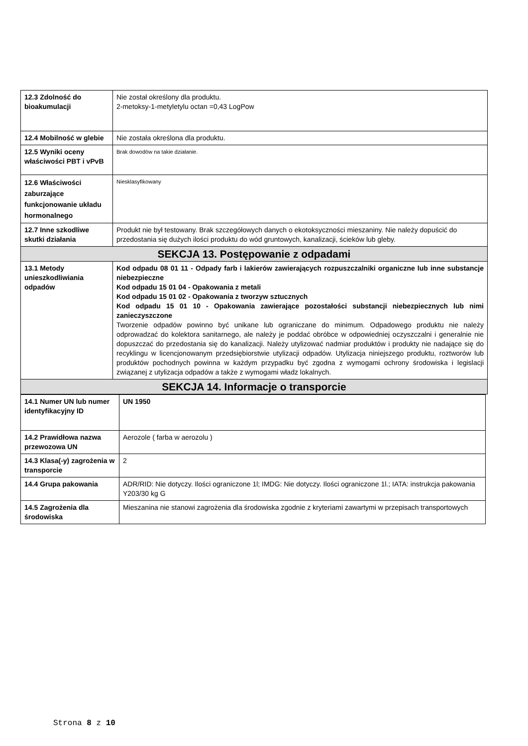| 12.3 Zdolność do bioakumulacji | Nie został określony dla produktu. 2-metoksy-1-metyletylu octan =0,43 LogPow |
| 12.4 Mobilność w glebie | Nie została określona dla produktu. |
| 12.5 Wyniki oceny właściwości PBT i vPvB | Brak dowodów na takie działanie. |
| 12.6 Właściwości zaburzające funkcjonowanie układu hormonalnego | Niesklasyfikowany |
| 12.7 Inne szkodliwe skutki działania | Produkt nie był testowany. Brak szczegółowych danych o ekotoksyczności mieszaniny. Nie należy dopuścić do przedostania się dużych ilości produktu do wód gruntowych, kanalizacji, ścieków lub gleby. |
| SEKCJA 13. Postępowanie z odpadami | |
| 13.1 Metody unieszkodliwiania odpadów | Kod odpadu 08 01 11 - Odpady farb i lakierów zawierających rozpuszczalniki organiczne lub inne substancje niebezpieczne Kod odpadu 15 01 04 - Opakowania z metali Kod odpadu 15 01 02 - Opakowania z tworzyw sztucznych Kod odpadu 15 01 10 - Opakowania zawierające pozostałości substancji niebezpiecznych lub nimi zanieczyszczone Tworzenie odpadów powinno być unikane lub ograniczane do minimum. Odpadowego produktu nie należy odprowadzać do kolektora sanitarnego, ale należy je poddać obróbce w odpowiedniej oczyszczalni i generalnie nie dopuszczać do przedostania się do kanalizacji. Należy utylizować nadmiar produktów i produkty nie nadające się do recyklingu w licencjonowanym przedsiębiorstwie utylizacji odpadów. Utylizacja niniejszego produktu, roztworów lub produktów pochodnych powinna w każdym przypadku być zgodna z wymogami ochrony środowiska i legislacji związanej z utylizacja odpadów a także z wymogami władz lokalnych. |
| SEKCJA 14. Informacje o transporcie | |
| 14.1 Numer UN lub numer identyfikacyjny ID | UN 1950 |
| 14.2 Prawidłowa nazwa przewozowa UN | Aerozole ( farba w aerozolu ) |
| 14.3 Klasa(-y) zagrożenia w transporcie | 2 |
| 14.4 Grupa pakowania | ADR/RID: Nie dotyczy. Ilości ograniczone 1l; IMDG: Nie dotyczy. Ilości ograniczone 1l.; IATA: instrukcja pakowania Y203/30 kg G |
| 14.5 Zagrożenia dla środowiska | Mieszanina nie stanowi zagrożenia dla środowiska zgodnie z kryteriami zawartymi w przepisach transportowych |
Strona 8 z 10